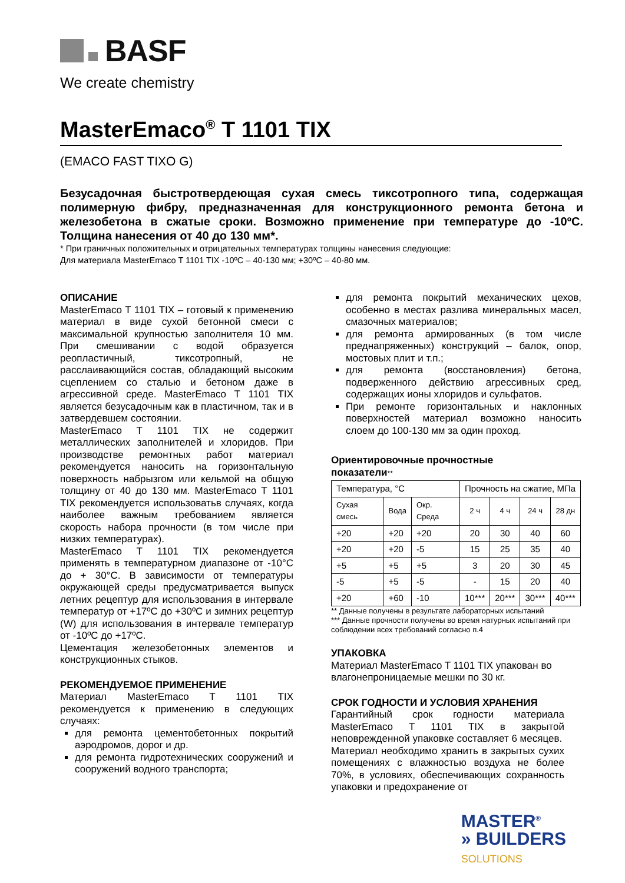BASF
We create chemistry
MasterEmaco<sup>®</sup> T 1101 TIX
(EMACO FAST TIXO G)
Безусадочная быстротвердеющая сухая смесь тиксотропного типа, содержащая полимерную фибру, предназначенная для конструкционного ремонта бетона и железобетона в сжатые сроки. Возможно применение при температуре до -10ºС. Толщина нанесения от 40 до 130 мм*.
* При граничных положительных и отрицательных температурах толщины нанесения следующие:
Для материала MasterEmaco T 1101 TIX -10ºС – 40-130 мм; +30ºС – 40-80 мм.
ОПИСАНИЕ
MasterEmaco T 1101 TIX – готовый к применению материал в виде сухой бетонной смеси с максимальной крупностью заполнителя 10 мм. При смешивании с водой образуется реопластичный, тиксотропный, не расслаивающийся состав, обладающий высоким сцеплением со сталью и бетоном даже в агрессивной среде. MasterEmaco T 1101 TIX является безусадочным как в пластичном, так и в затвердевшем состоянии.
MasterEmaco T 1101 TIX не содержит металлических заполнителей и хлоридов. При производстве ремонтных работ материал рекомендуется наносить на горизонтальную поверхность набрызгом или кельмой на общую толщину от 40 до 130 мм. MasterEmaco T 1101 TIX рекомендуется использоватьв случаях, когда наиболее важным требованием является скорость набора прочности (в том числе при низких температурах).
MasterEmaco T 1101 TIX рекомендуется применять в температурном диапазоне от -10°С до + 30°С. В зависимости от температуры окружающей среды предусматривается выпуск летних рецептур для использования в интервале температур от +17ºС до +30ºС и зимних рецептур (W) для использования в интервале температур от -10ºС до +17ºС.
Цементация железобетонных элементов и конструкционных стыков.
РЕКОМЕНДУЕМОЕ ПРИМЕНЕНИЕ
Материал MasterEmaco T 1101 TIX рекомендуется к применению в следующих случаях:
для ремонта цементобетонных покрытий аэродромов, дорог и др.
для ремонта гидротехнических сооружений и сооружений водного транспорта;
для ремонта покрытий механических цехов, особенно в местах разлива минеральных масел, смазочных материалов;
для ремонта армированных (в том числе преднапряженных) конструкций – балок, опор, мостовых плит и т.п.;
для ремонта (восстановления) бетона, подверженного действию агрессивных сред, содержащих ионы хлоридов и сульфатов.
При ремонте горизонтальных и наклонных поверхностей материал возможно наносить слоем до 100-130 мм за один проход.
Ориентировочные прочностные
показатели**
| Температура, °С | | | Прочность на сжатие, МПа | | | |
| --- | --- | --- | --- | --- | --- | --- |
| Сухая смесь | Вода | Окр. Среда | 2 ч | 4 ч | 24 ч | 28 дн |
| +20 | +20 | +20 | 20 | 30 | 40 | 60 |
| +20 | +20 | -5 | 15 | 25 | 35 | 40 |
| +5 | +5 | +5 | 3 | 20 | 30 | 45 |
| -5 | +5 | -5 | - | 15 | 20 | 40 |
| +20 | +60 | -10 | 10*** | 20*** | 30*** | 40*** |
** Данные получены в результате лабораторных испытаний
*** Данные прочности получены во время натурных испытаний при соблюдении всех требований согласно п.4
УПАКОВКА
Материал MasterEmaco T 1101 TIX упакован во влагонепроницаемые мешки по 30 кг.
СРОК ГОДНОСТИ И УСЛОВИЯ ХРАНЕНИЯ
Гарантийный срок годности материала MasterEmaco T 1101 TIX в закрытой неповрежденной упаковке составляет 6 месяцев.
Материал необходимо хранить в закрытых сухих помещениях с влажностью воздуха не более 70%, в условиях, обеспечивающих сохранность упаковки и предохранение от
MASTER<sup>®</sup>
» BUILDERS
SOLUTIONS